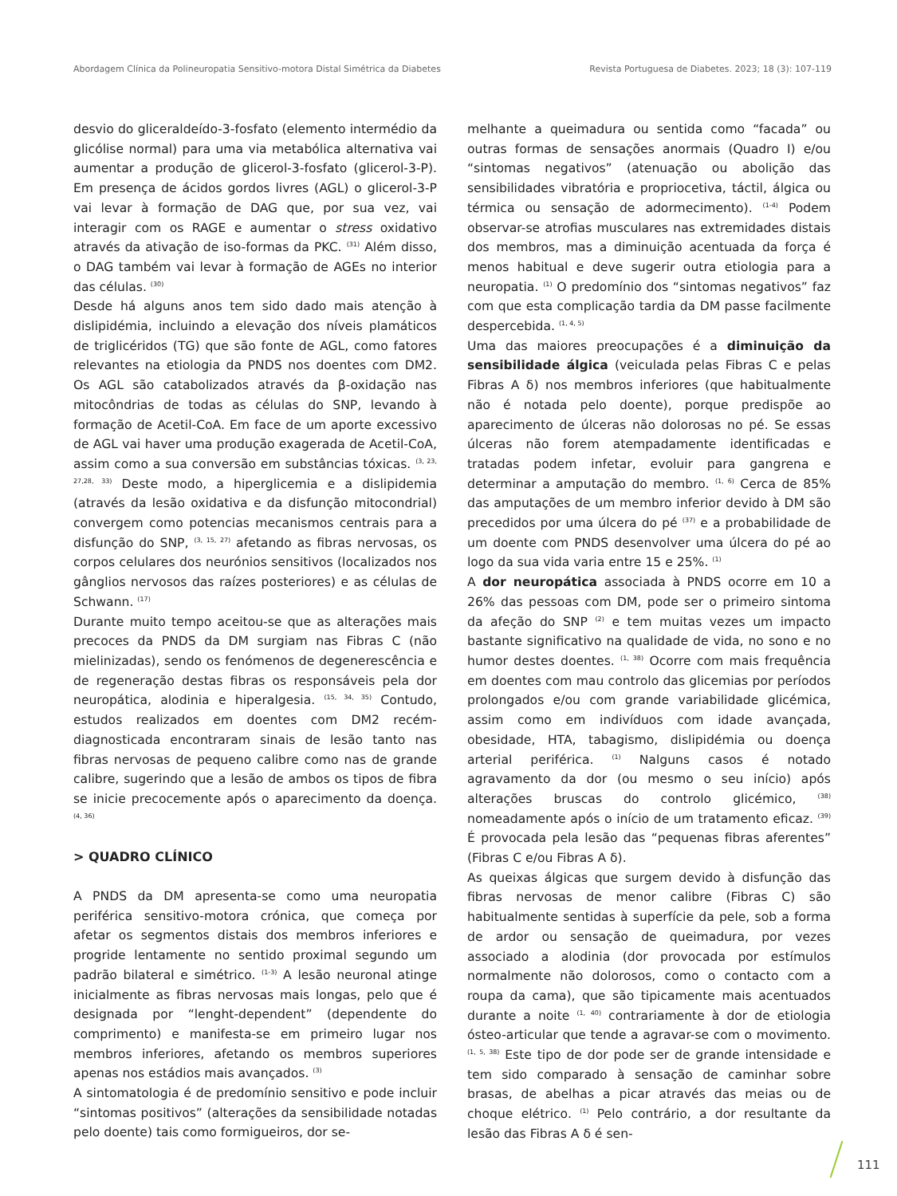Abordagem Clínica da Polineuropatia Sensitivo-motora Distal Simétrica da Diabetes Revista Portuguesa de Diabetes. 2023; 18 (3): 107-119
desvio do gliceraldeído-3-fosfato (elemento intermédio da glicólise normal) para uma via metabólica alternativa vai aumentar a produção de glicerol-3-fosfato (glicerol-3-P). Em presença de ácidos gordos livres (AGL) o glicerol-3-P vai levar à formação de DAG que, por sua vez, vai interagir com os RAGE e aumentar o stress oxidativo através da ativação de iso-formas da PKC. <sup>(31)</sup> Além disso, o DAG também vai levar à formação de AGEs no interior das células. <sup>(30)</sup>
Desde há alguns anos tem sido dado mais atenção à dislipidémia, incluindo a elevação dos níveis plamáticos de triglicéridos (TG) que são fonte de AGL, como fatores relevantes na etiologia da PNDS nos doentes com DM2. Os AGL são catabolizados através da β-oxidação nas mitocôndrias de todas as células do SNP, levando à formação de Acetil-CoA. Em face de um aporte excessivo de AGL vai haver uma produção exagerada de Acetil-CoA, assim como a sua conversão em substâncias tóxicas. <sup>(3, 23, 27,28, 33)</sup> Deste modo, a hiperglicemia e a dislipidemia (através da lesão oxidativa e da disfunção mitocondrial) convergem como potencias mecanismos centrais para a disfunção do SNP, <sup>(3, 15, 27)</sup> afetando as fibras nervosas, os corpos celulares dos neurónios sensitivos (localizados nos gânglios nervosos das raízes posteriores) e as células de Schwann. <sup>(17)</sup>
Durante muito tempo aceitou-se que as alterações mais precoces da PNDS da DM surgiam nas Fibras C (não mielinizadas), sendo os fenómenos de degenerescência e de regeneração destas fibras os responsáveis pela dor neuropática, alodinia e hiperalgesia. <sup>(15, 34, 35)</sup> Contudo, estudos realizados em doentes com DM2 recém-diagnosticada encontraram sinais de lesão tanto nas fibras nervosas de pequeno calibre como nas de grande calibre, sugerindo que a lesão de ambos os tipos de fibra se inicie precocemente após o aparecimento da doença. <sup>(4, 36)</sup>
> QUADRO CLÍNICO
A PNDS da DM apresenta-se como uma neuropatia periférica sensitivo-motora crónica, que começa por afetar os segmentos distais dos membros inferiores e progride lentamente no sentido proximal segundo um padrão bilateral e simétrico. <sup>(1-3)</sup> A lesão neuronal atinge inicialmente as fibras nervosas mais longas, pelo que é designada por “lenght-dependent” (dependente do comprimento) e manifesta-se em primeiro lugar nos membros inferiores, afetando os membros superiores apenas nos estádios mais avançados. <sup>(3)</sup>
A sintomatologia é de predomínio sensitivo e pode incluir “sintomas positivos” (alterações da sensibilidade notadas pelo doente) tais como formigueiros, dor se-
melhante a queimadura ou sentida como “facada” ou outras formas de sensações anormais (Quadro I) e/ou “sintomas negativos” (atenuação ou abolição das sensibilidades vibratória e propriocetiva, táctil, álgica ou térmica ou sensação de adormecimento). <sup>(1-4)</sup> Podem observar-se atrofias musculares nas extremidades distais dos membros, mas a diminuição acentuada da força é menos habitual e deve sugerir outra etiologia para a neuropatia. <sup>(1)</sup> O predomínio dos “sintomas negativos” faz com que esta complicação tardia da DM passe facilmente despercebida. <sup>(1, 4, 5)</sup>
Uma das maiores preocupações é a diminuição da sensibilidade álgica (veiculada pelas Fibras C e pelas Fibras A δ) nos membros inferiores (que habitualmente não é notada pelo doente), porque predispõe ao aparecimento de úlceras não dolorosas no pé. Se essas úlceras não forem atempadamente identificadas e tratadas podem infetar, evoluir para gangrena e determinar a amputação do membro. <sup>(1, 6)</sup> Cerca de 85% das amputações de um membro inferior devido à DM são precedidos por uma úlcera do pé <sup>(37)</sup> e a probabilidade de um doente com PNDS desenvolver uma úlcera do pé ao logo da sua vida varia entre 15 e 25%. <sup>(1)</sup>
A dor neuropática associada à PNDS ocorre em 10 a 26% das pessoas com DM, pode ser o primeiro sintoma da afeção do SNP <sup>(2)</sup> e tem muitas vezes um impacto bastante significativo na qualidade de vida, no sono e no humor destes doentes. <sup>(1, 38)</sup> Ocorre com mais frequência em doentes com mau controlo das glicemias por períodos prolongados e/ou com grande variabilidade glicémica, assim como em indivíduos com idade avançada, obesidade, HTA, tabagismo, dislipidémia ou doença arterial periférica. <sup>(1)</sup> Nalguns casos é notado agravamento da dor (ou mesmo o seu início) após alterações bruscas do controlo glicémico, <sup>(38)</sup> nomeadamente após o início de um tratamento eficaz. <sup>(39)</sup> É provocada pela lesão das “pequenas fibras aferentes” (Fibras C e/ou Fibras A δ).
As queixas álgicas que surgem devido à disfunção das fibras nervosas de menor calibre (Fibras C) são habitualmente sentidas à superfície da pele, sob a forma de ardor ou sensação de queimadura, por vezes associado a alodinia (dor provocada por estímulos normalmente não dolorosos, como o contacto com a roupa da cama), que são tipicamente mais acentuados durante a noite <sup>(1, 40)</sup> contrariamente à dor de etiologia ósteo-articular que tende a agravar-se com o movimento. <sup>(1, 5, 38)</sup> Este tipo de dor pode ser de grande intensidade e tem sido comparado à sensação de caminhar sobre brasas, de abelhas a picar através das meias ou de choque elétrico. <sup>(1)</sup> Pelo contrário, a dor resultante da lesão das Fibras A δ é sen-
111